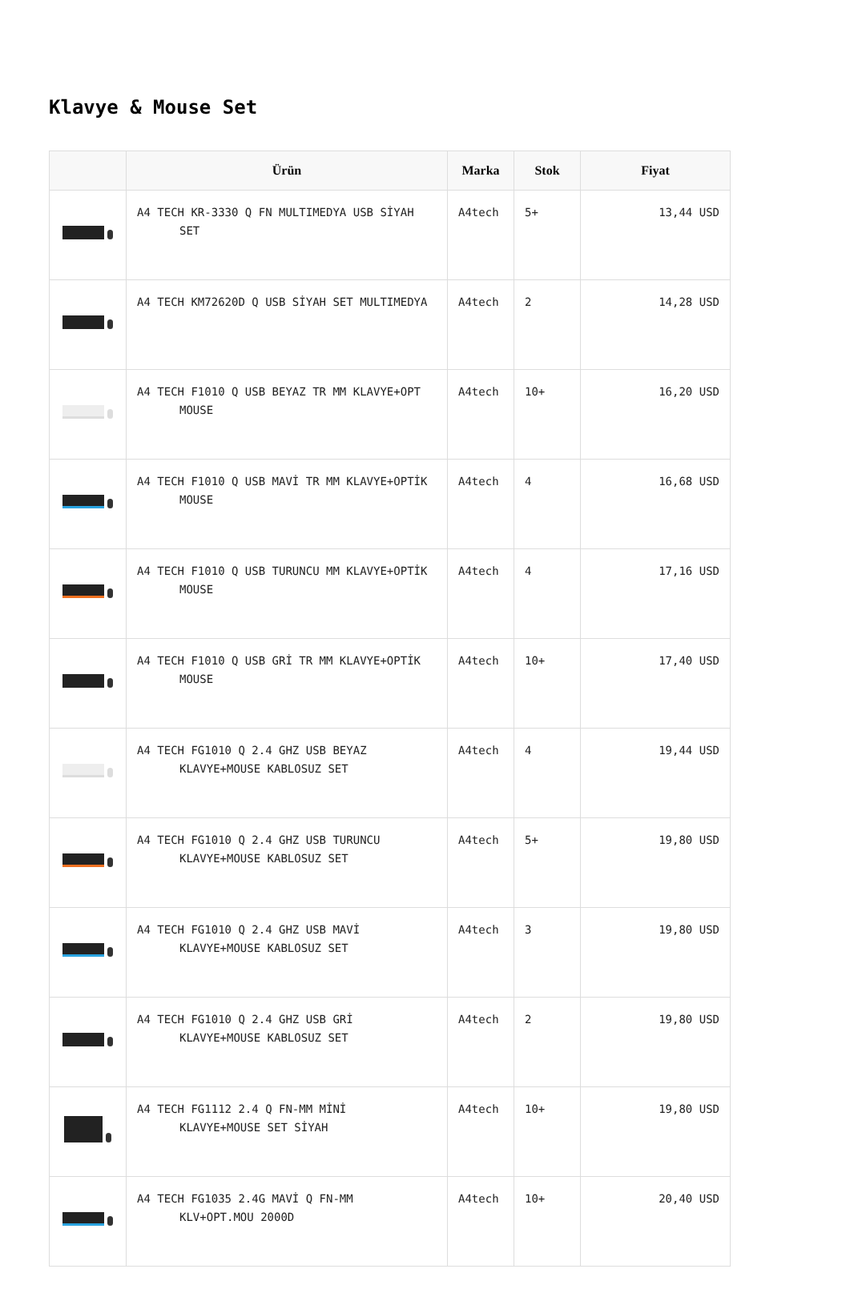Klavye & Mouse Set
| | Ürün | Marka | Stok | Fiyat |
| --- | --- | --- | --- | --- |
| | A4 TECH KR-3330 Q FN MULTIMEDYA USB SİYAH SET | A4tech | 5+ | 13,44 USD |
| | A4 TECH KM72620D Q USB SİYAH SET MULTIMEDYA | A4tech | 2 | 14,28 USD |
| | A4 TECH F1010 Q USB BEYAZ TR MM KLAVYE+OPT MOUSE | A4tech | 10+ | 16,20 USD |
| | A4 TECH F1010 Q USB MAVİ TR MM KLAVYE+OPTİK MOUSE | A4tech | 4 | 16,68 USD |
| | A4 TECH F1010 Q USB TURUNCU MM KLAVYE+OPTİK MOUSE | A4tech | 4 | 17,16 USD |
| | A4 TECH F1010 Q USB GRİ TR MM KLAVYE+OPTİK MOUSE | A4tech | 10+ | 17,40 USD |
| | A4 TECH FG1010 Q 2.4 GHZ USB BEYAZ KLAVYE+MOUSE KABLOSUZ SET | A4tech | 4 | 19,44 USD |
| | A4 TECH FG1010 Q 2.4 GHZ USB TURUNCU KLAVYE+MOUSE KABLOSUZ SET | A4tech | 5+ | 19,80 USD |
| | A4 TECH FG1010 Q 2.4 GHZ USB MAVİ KLAVYE+MOUSE KABLOSUZ SET | A4tech | 3 | 19,80 USD |
| | A4 TECH FG1010 Q 2.4 GHZ USB GRİ KLAVYE+MOUSE KABLOSUZ SET | A4tech | 2 | 19,80 USD |
| | A4 TECH FG1112 2.4 Q FN-MM MİNİ KLAVYE+MOUSE SET SİYAH | A4tech | 10+ | 19,80 USD |
| | A4 TECH FG1035 2.4G MAVİ Q FN-MM KLV+OPT.MOU 2000D | A4tech | 10+ | 20,40 USD |